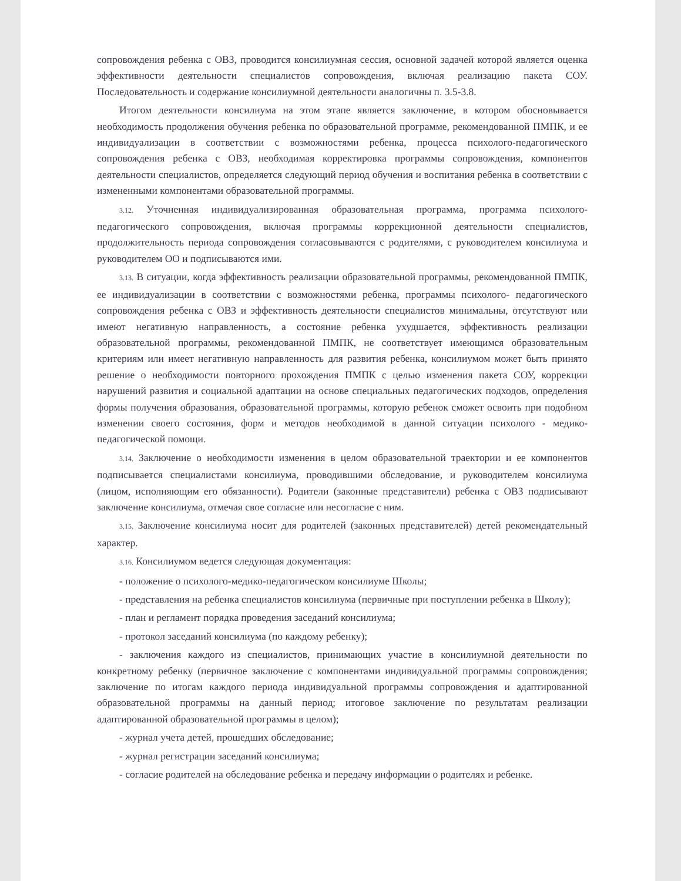сопровождения ребенка с ОВЗ, проводится консилиумная сессия, основной задачей которой является оценка эффективности деятельности специалистов сопровождения, включая реализацию пакета СОУ. Последовательность и содержание консилиумной деятельности аналогичны п. 3.5-3.8.
Итогом деятельности консилиума на этом этапе является заключение, в котором обосновывается необходимость продолжения обучения ребенка по образовательной программе, рекомендованной ПМПК, и ее индивидуализации в соответствии с возможностями ребенка, процесса психолого-педагогического сопровождения ребенка с ОВЗ, необходимая корректировка программы сопровождения, компонентов деятельности специалистов, определяется следующий период обучения и воспитания ребенка в соответствии с измененными компонентами образовательной программы.
3.12. Уточненная индивидуализированная образовательная программа, программа психолого- педагогического сопровождения, включая программы коррекционной деятельности специалистов, продолжительность периода сопровождения согласовываются с родителями, с руководителем консилиума и руководителем ОО и подписываются ими.
3.13. В ситуации, когда эффективность реализации образовательной программы, рекомендованной ПМПК, ее индивидуализации в соответствии с возможностями ребенка, программы психолого- педагогического сопровождения ребенка с ОВЗ и эффективность деятельности специалистов минимальны, отсутствуют или имеют негативную направленность, а состояние ребенка ухудшается, эффективность реализации образовательной программы, рекомендованной ПМПК, не соответствует имеющимся образовательным критериям или имеет негативную направленность для развития ребенка, консилиумом может быть принято решение о необходимости повторного прохождения ПМПК с целью изменения пакета СОУ, коррекции нарушений развития и социальной адаптации на основе специальных педагогических подходов, определения формы получения образования, образовательной программы, которую ребенок сможет освоить при подобном изменении своего состояния, форм и методов необходимой в данной ситуации психолого - медико-педагогической помощи.
3.14. Заключение о необходимости изменения в целом образовательной траектории и ее компонентов подписывается специалистами консилиума, проводившими обследование, и руководителем консилиума (лицом, исполняющим его обязанности). Родители (законные представители) ребенка с ОВЗ подписывают заключение консилиума, отмечая свое согласие или несогласие с ним.
3.15. Заключение консилиума носит для родителей (законных представителей) детей рекомендательный характер.
3.16. Консилиумом ведется следующая документация:
- положение о психолого-медико-педагогическом консилиуме Школы;
- представления на ребенка специалистов консилиума (первичные при поступлении ребенка в Школу);
- план и регламент порядка проведения заседаний консилиума;
- протокол заседаний консилиума (по каждому ребенку);
- заключения каждого из специалистов, принимающих участие в консилиумной деятельности по конкретному ребенку (первичное заключение с компонентами индивидуальной программы сопровождения; заключение по итогам каждого периода индивидуальной программы сопровождения и адаптированной образовательной программы на данный период; итоговое заключение по результатам реализации адаптированной образовательной программы в целом);
- журнал учета детей, прошедших обследование;
- журнал регистрации заседаний консилиума;
- согласие родителей на обследование ребенка и передачу информации о родителях и ребенке.